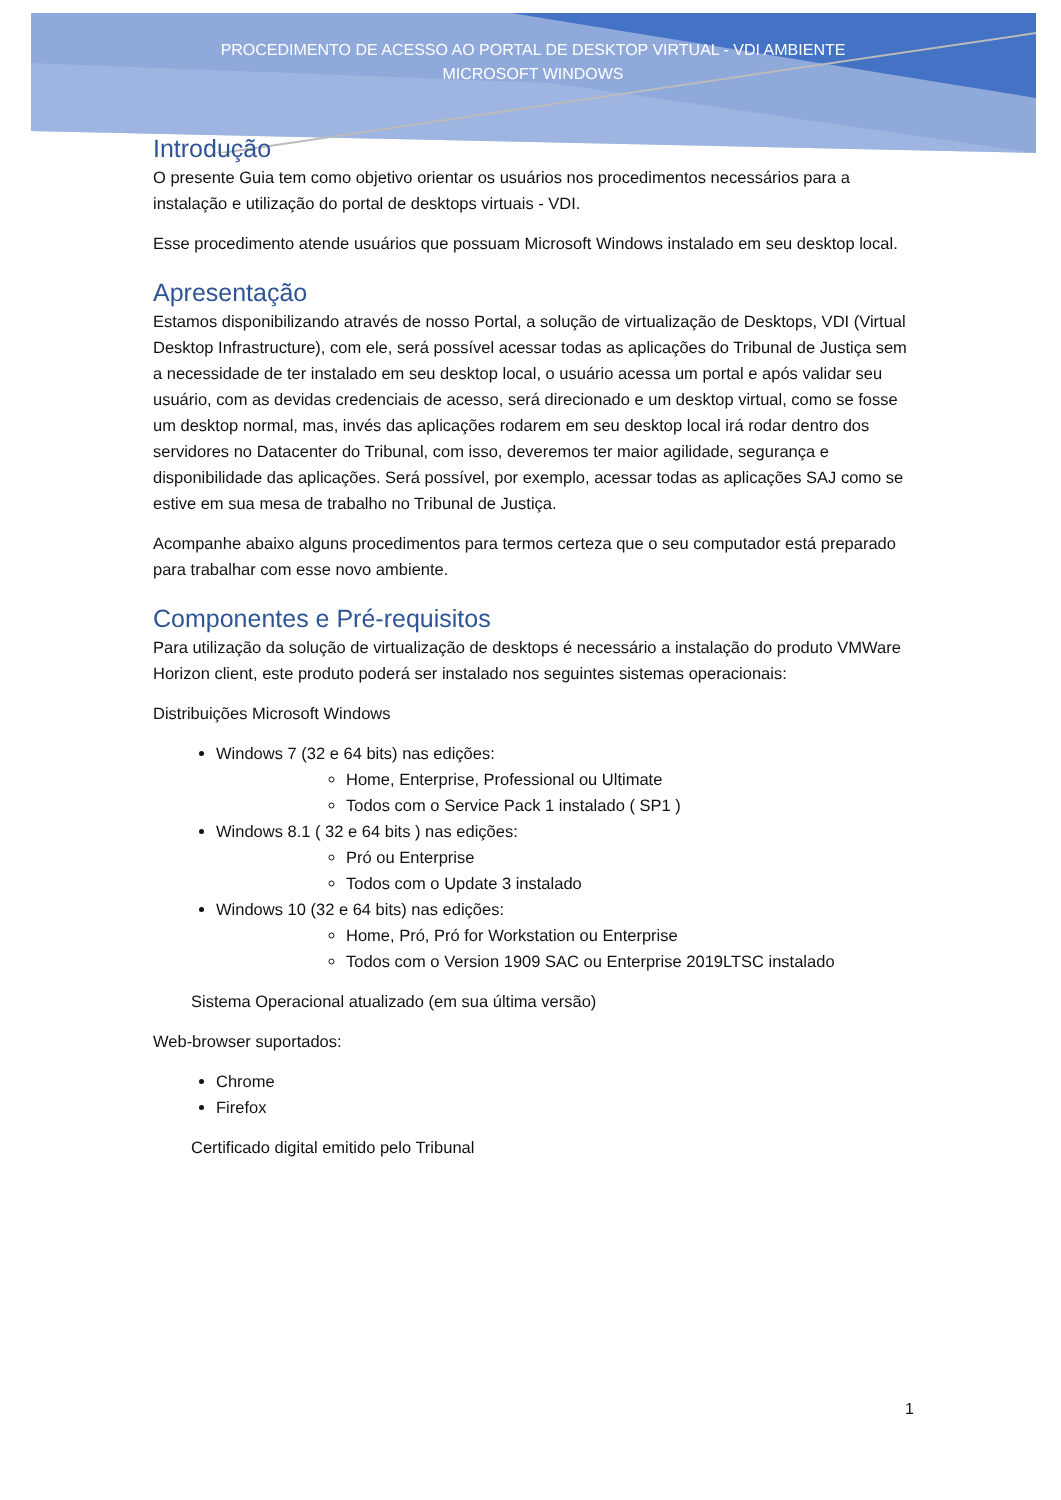PROCEDIMENTO DE ACESSO AO PORTAL DE DESKTOP VIRTUAL - VDI AMBIENTE MICROSOFT WINDOWS
Introdução
O presente Guia tem como objetivo orientar os usuários nos procedimentos necessários para a instalação e utilização do portal de desktops virtuais - VDI.
Esse procedimento atende usuários que possuam Microsoft Windows instalado em seu desktop local.
Apresentação
Estamos disponibilizando através de nosso Portal, a solução de virtualização de Desktops, VDI (Virtual Desktop Infrastructure), com ele, será possível acessar todas as aplicações do Tribunal de Justiça sem a necessidade de ter instalado em seu desktop local, o usuário acessa um portal e após validar seu usuário, com as devidas credenciais de acesso, será direcionado e um desktop virtual, como se fosse um desktop normal, mas, invés das aplicações rodarem em seu desktop local irá rodar dentro dos servidores no Datacenter do Tribunal, com isso, deveremos ter maior agilidade, segurança e disponibilidade das aplicações. Será possível, por exemplo, acessar todas as aplicações SAJ como se estive em sua mesa de trabalho no Tribunal de Justiça.
Acompanhe abaixo alguns procedimentos para termos certeza que o seu computador está preparado para trabalhar com esse novo ambiente.
Componentes e Pré-requisitos
Para utilização da solução de virtualização de desktops é necessário a instalação do produto VMWare Horizon client, este produto poderá ser instalado nos seguintes sistemas operacionais:
Distribuições Microsoft Windows
Windows 7 (32 e 64 bits) nas edições:
Home, Enterprise, Professional ou Ultimate
Todos com o Service Pack 1 instalado ( SP1 )
Windows 8.1 ( 32 e 64 bits ) nas edições:
Pró ou Enterprise
Todos com o Update 3 instalado
Windows 10 (32 e 64 bits) nas edições:
Home, Pró, Pró for Workstation ou Enterprise
Todos com o Version 1909 SAC ou Enterprise 2019LTSC instalado
Sistema Operacional atualizado (em sua última versão)
Web-browser suportados:
Chrome
Firefox
Certificado digital emitido pelo Tribunal
1